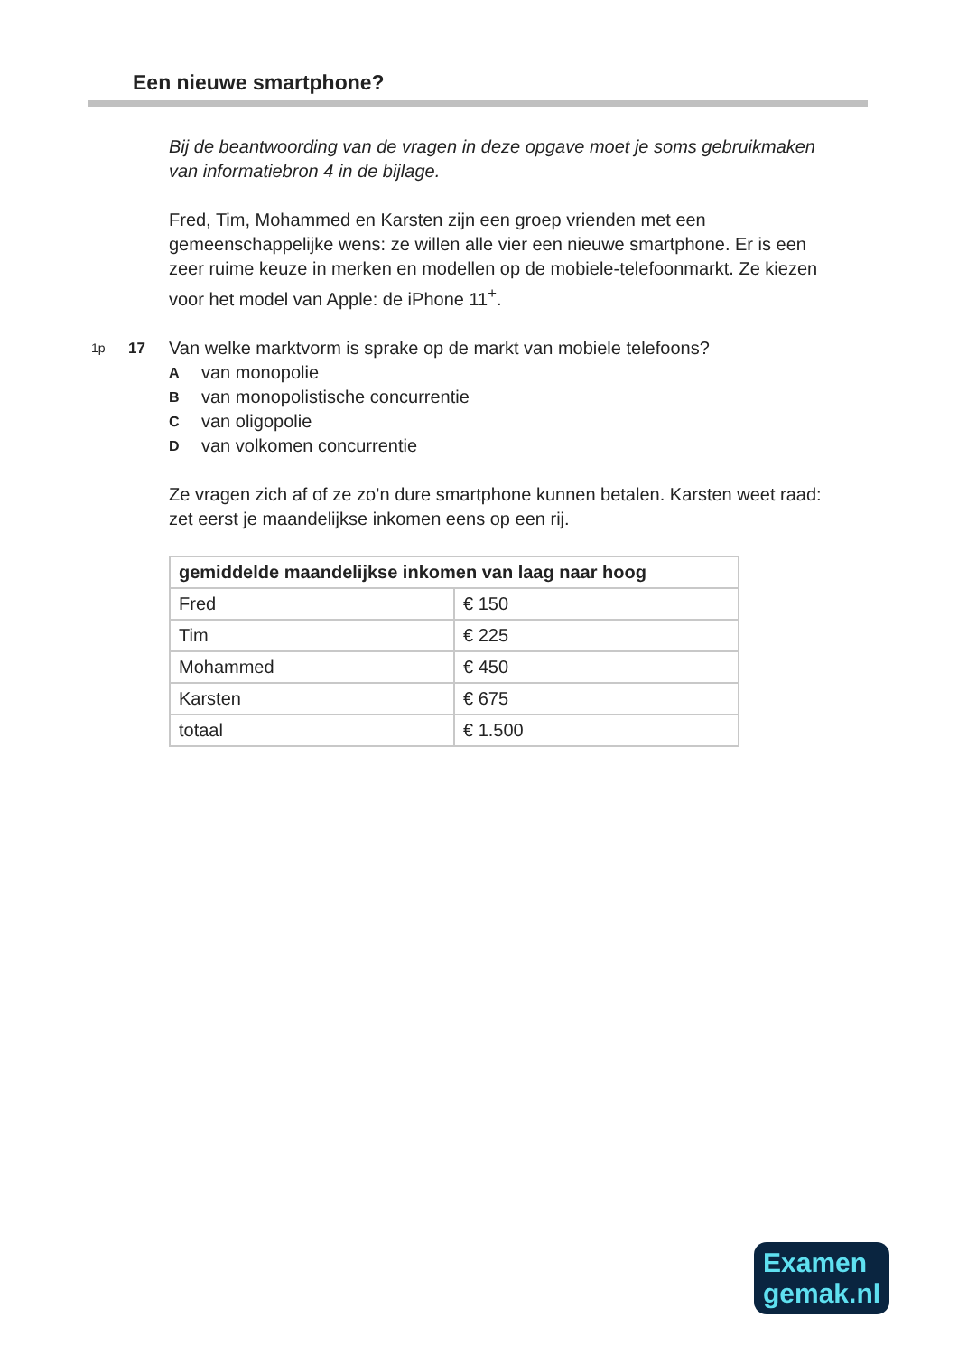Een nieuwe smartphone?
Bij de beantwoording van de vragen in deze opgave moet je soms gebruikmaken van informatiebron 4 in de bijlage.
Fred, Tim, Mohammed en Karsten zijn een groep vrienden met een gemeenschappelijke wens: ze willen alle vier een nieuwe smartphone. Er is een zeer ruime keuze in merken en modellen op de mobiele-telefoonmarkt. Ze kiezen voor het model van Apple: de iPhone 11<sup>+</sup>.
1p 17
Van welke marktvorm is sprake op de markt van mobiele telefoons?
Avan monopolie
Bvan monopolistische concurrentie
Cvan oligopolie
Dvan volkomen concurrentie
Ze vragen zich af of ze zo’n dure smartphone kunnen betalen. Karsten weet raad: zet eerst je maandelijkse inkomen eens op een rij.
| gemiddelde maandelijkse inkomen van laag naar hoog | |
| --- | --- |
| Fred | € 150 |
| Tim | € 225 |
| Mohammed | € 450 |
| Karsten | € 675 |
| totaal | € 1.500 |
Examen
gemak.nl